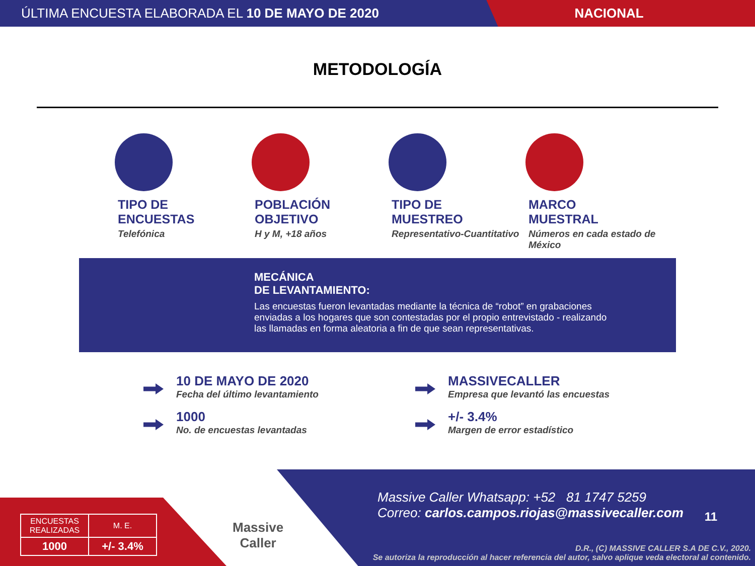ÚLTIMA ENCUESTA ELABORADA EL 10 DE MAYO DE 2020
NACIONAL
METODOLOGÍA
TIPO DE
ENCUESTAS
Telefónica
POBLACIÓN
OBJETIVO
H y M, +18 años
TIPO DE
MUESTREO
Representativo-Cuantitativo
MARCO
MUESTRAL
Números en cada estado de México
MECÁNICA
DE LEVANTAMIENTO:
Las encuestas fueron levantadas mediante la técnica de “robot” en grabaciones enviadas a los hogares que son contestadas por el propio entrevistado - realizando las llamadas en forma aleatoria a fin de que sean representativas.
10 DE MAYO DE 2020
Fecha del último levantamiento
MASSIVECALLER
Empresa que levantó las encuestas
1000
No. de encuestas levantadas
+/- 3.4%
Margen de error estadístico
Massive Caller Whatsapp: +52 81 1747 5259
Correo: carlos.campos.riojas@massivecaller.com
11
D.R., (C) MASSIVE CALLER S.A DE C.V., 2020.
Se autoriza la reproducción al hacer referencia del autor, salvo aplique veda electoral al contenido.
| ENCUESTAS REALIZADAS | M. E. |
| --- | --- |
| 1000 | +/- 3.4% |
Massive
Caller